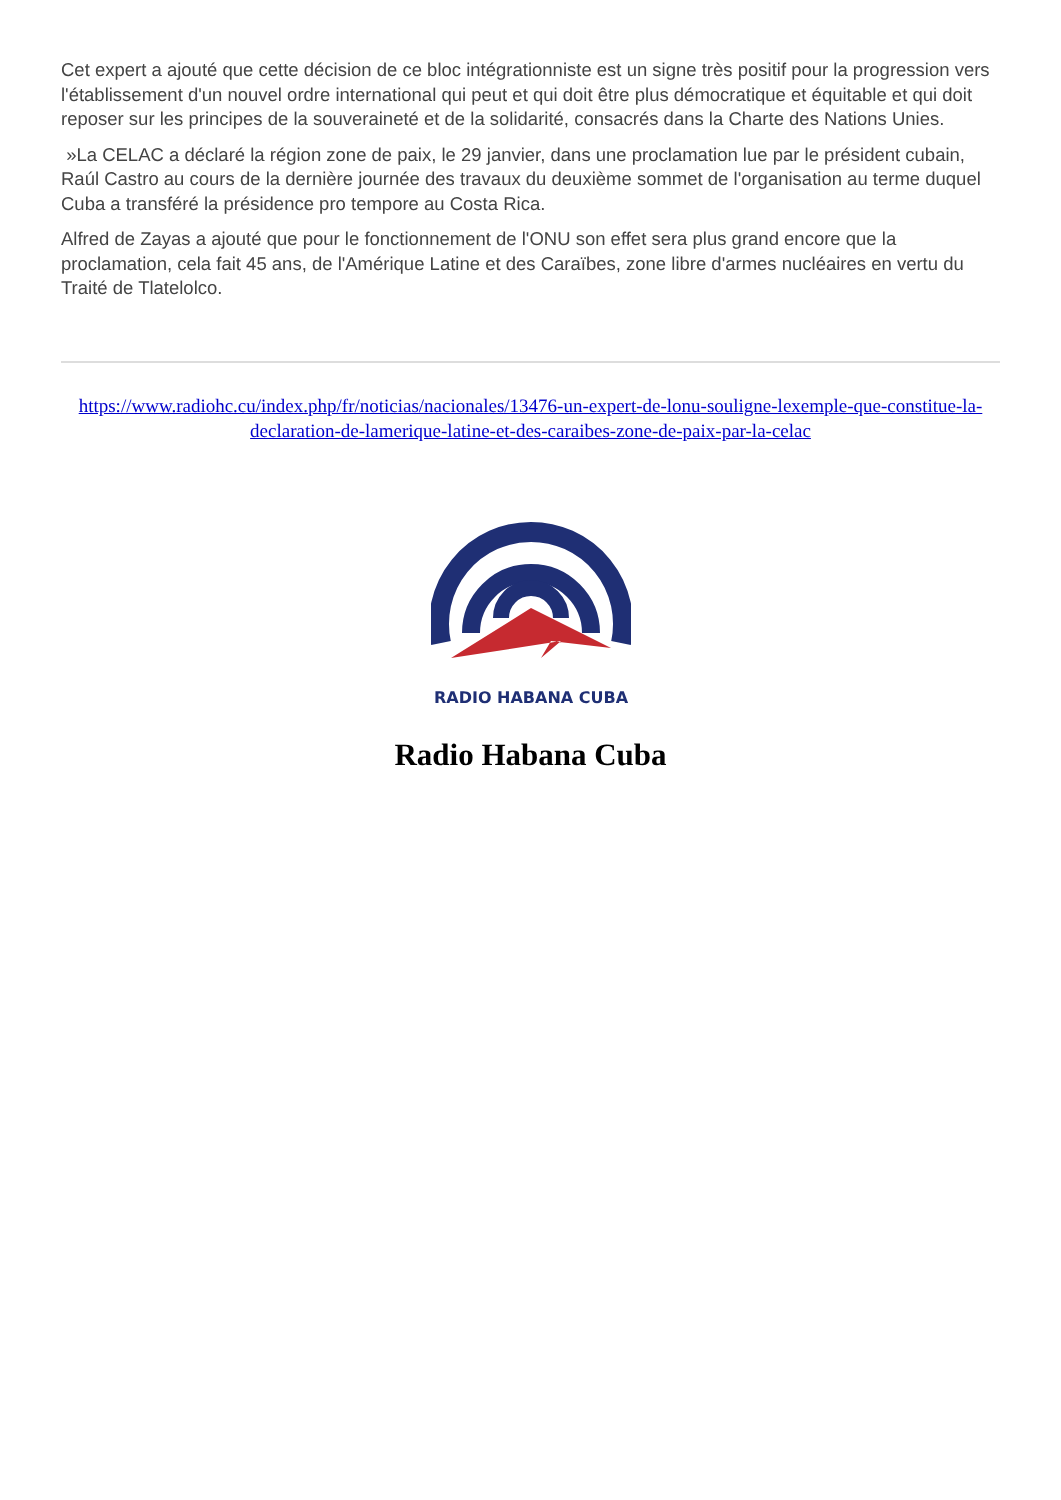Cet expert a ajouté que cette décision de ce bloc intégrationniste est un signe très positif pour la progression vers l'établissement d'un nouvel ordre international qui peut et qui doit être plus démocratique et équitable et qui doit reposer sur les principes de la souveraineté et de la solidarité, consacrés dans la Charte des Nations Unies.
»La CELAC a déclaré la région zone de paix, le 29 janvier, dans une proclamation lue par le président cubain, Raúl Castro au cours de la dernière journée des travaux du deuxième sommet de l'organisation au terme duquel Cuba a transféré la présidence pro tempore au Costa Rica.
Alfred de Zayas a ajouté que pour le fonctionnement de l'ONU son effet sera plus grand encore que la proclamation, cela fait 45 ans, de l'Amérique Latine et des Caraïbes, zone libre d'armes nucléaires en vertu du Traité de Tlatelolco.
https://www.radiohc.cu/index.php/fr/noticias/nacionales/13476-un-expert-de-lonu-souligne-lexemple-que-constitue-la-declaration-de-lamerique-latine-et-des-caraibes-zone-de-paix-par-la-celac
RADIO HABANA CUBA
Radio Habana Cuba